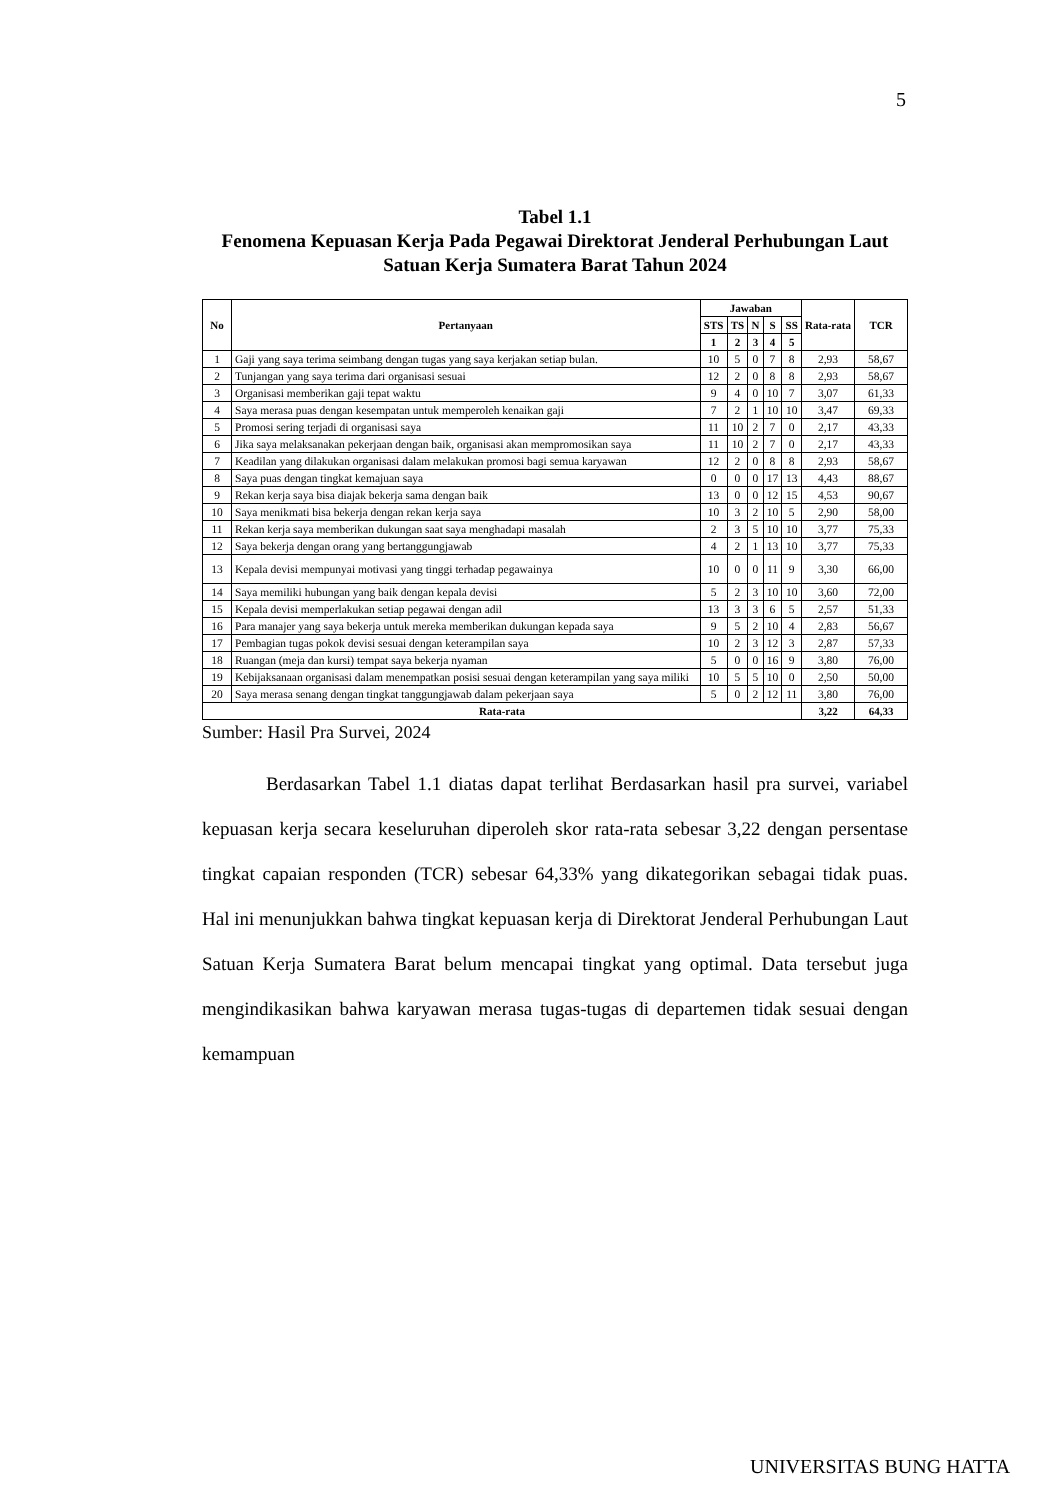5
Tabel 1.1
Fenomena Kepuasan Kerja Pada Pegawai Direktorat Jenderal Perhubungan Laut Satuan Kerja Sumatera Barat Tahun 2024
| No | Pertanyaan | Jawaban | | | | | Rata-rata | TCR |
| --- | --- | --- | --- | --- | --- | --- | --- | --- |
| | | STS | TS | N | S | SS | | |
| | | 1 | 2 | 3 | 4 | 5 | | |
| 1 | Gaji yang saya terima seimbang dengan tugas yang saya kerjakan setiap bulan. | 10 | 5 | 0 | 7 | 8 | 2,93 | 58,67 |
| 2 | Tunjangan yang saya terima dari organisasi sesuai | 12 | 2 | 0 | 8 | 8 | 2,93 | 58,67 |
| 3 | Organisasi memberikan gaji tepat waktu | 9 | 4 | 0 | 10 | 7 | 3,07 | 61,33 |
| 4 | Saya merasa puas dengan kesempatan untuk memperoleh kenaikan gaji | 7 | 2 | 1 | 10 | 10 | 3,47 | 69,33 |
| 5 | Promosi sering terjadi di organisasi saya | 11 | 10 | 2 | 7 | 0 | 2,17 | 43,33 |
| 6 | Jika saya melaksanakan pekerjaan dengan baik, organisasi akan mempromosikan saya | 11 | 10 | 2 | 7 | 0 | 2,17 | 43,33 |
| 7 | Keadilan yang dilakukan organisasi dalam melakukan promosi bagi semua karyawan | 12 | 2 | 0 | 8 | 8 | 2,93 | 58,67 |
| 8 | Saya puas dengan tingkat kemajuan saya | 0 | 0 | 0 | 17 | 13 | 4,43 | 88,67 |
| 9 | Rekan kerja saya bisa diajak bekerja sama dengan baik | 13 | 0 | 0 | 12 | 15 | 4,53 | 90,67 |
| 10 | Saya menikmati bisa bekerja dengan rekan kerja saya | 10 | 3 | 2 | 10 | 5 | 2,90 | 58,00 |
| 11 | Rekan kerja saya memberikan dukungan saat saya menghadapi masalah | 2 | 3 | 5 | 10 | 10 | 3,77 | 75,33 |
| 12 | Saya bekerja dengan orang yang bertanggungjawab | 4 | 2 | 1 | 13 | 10 | 3,77 | 75,33 |
| 13 | Kepala devisi mempunyai motivasi yang tinggi terhadap pegawainya | 10 | 0 | 0 | 11 | 9 | 3,30 | 66,00 |
| 14 | Saya memiliki hubungan yang baik dengan kepala devisi | 5 | 2 | 3 | 10 | 10 | 3,60 | 72,00 |
| 15 | Kepala devisi memperlakukan setiap pegawai dengan adil | 13 | 3 | 3 | 6 | 5 | 2,57 | 51,33 |
| 16 | Para manajer yang saya bekerja untuk mereka memberikan dukungan kepada saya | 9 | 5 | 2 | 10 | 4 | 2,83 | 56,67 |
| 17 | Pembagian tugas pokok devisi sesuai dengan keterampilan saya | 10 | 2 | 3 | 12 | 3 | 2,87 | 57,33 |
| 18 | Ruangan (meja dan kursi) tempat saya bekerja nyaman | 5 | 0 | 0 | 16 | 9 | 3,80 | 76,00 |
| 19 | Kebijaksanaan organisasi dalam menempatkan posisi sesuai dengan keterampilan yang saya miliki | 10 | 5 | 5 | 10 | 0 | 2,50 | 50,00 |
| 20 | Saya merasa senang dengan tingkat tanggungjawab dalam pekerjaan saya | 5 | 0 | 2 | 12 | 11 | 3,80 | 76,00 |
| Rata-rata | | | | | | | 3,22 | 64,33 |
Sumber: Hasil Pra Survei, 2024
Berdasarkan Tabel 1.1 diatas dapat terlihat Berdasarkan hasil pra survei, variabel kepuasan kerja secara keseluruhan diperoleh skor rata-rata sebesar 3,22 dengan persentase tingkat capaian responden (TCR) sebesar 64,33% yang dikategorikan sebagai tidak puas. Hal ini menunjukkan bahwa tingkat kepuasan kerja di Direktorat Jenderal Perhubungan Laut Satuan Kerja Sumatera Barat belum mencapai tingkat yang optimal. Data tersebut juga mengindikasikan bahwa karyawan merasa tugas-tugas di departemen tidak sesuai dengan kemampuan
UNIVERSITAS BUNG HATTA